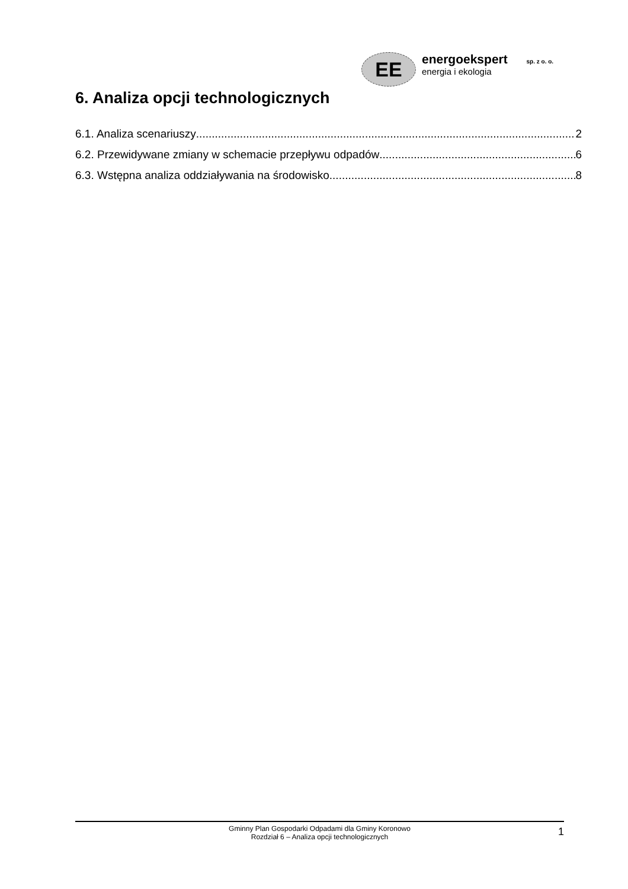EE
energoekspert sp. z o. o.
energia i ekologia
6. Analiza opcji technologicznych
6.1. Analiza scenariuszy 2
6.2. Przewidywane zmiany w schemacie przepływu odpadów 6
6.3. Wstępna analiza oddziaływania na środowisko 8
Gminny Plan Gospodarki Odpadami dla Gminy Koronowo
Rozdział 6 – Analiza opcji technologicznych
1